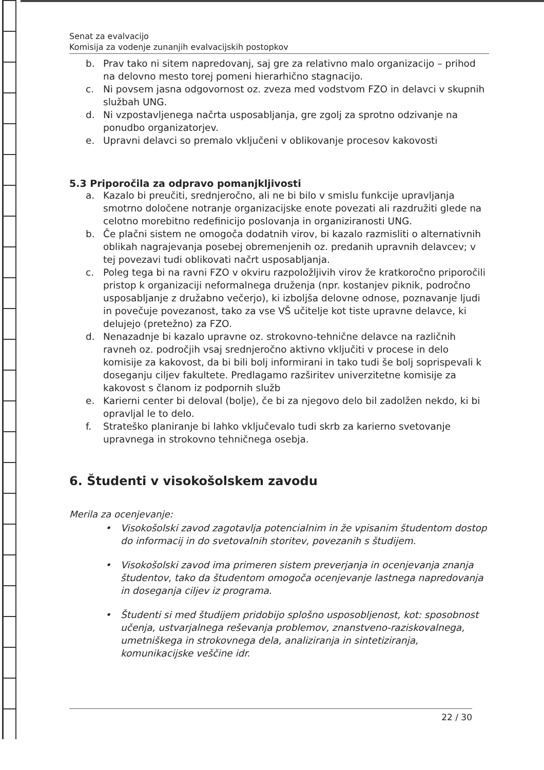Senat za evalvacijo
Komisija za vodenje zunanjih evalvacijskih postopkov
b. Prav tako ni sitem napredovanj, saj gre za relativno malo organizacijo – prihod na delovno mesto torej pomeni hierarhično stagnacijo.
c. Ni povsem jasna odgovornost oz. zveza med vodstvom FZO in delavci v skupnih službah UNG.
d. Ni vzpostavljenega načrta usposabljanja, gre zgolj za sprotno odzivanje na ponudbo organizatorjev.
e. Upravni delavci so premalo vključeni v oblikovanje procesov kakovosti
5.3 Priporočila za odpravo pomanjkljivosti
a. Kazalo bi preučiti, srednjeročno, ali ne bi bilo v smislu funkcije upravljanja smotrno določene notranje organizacijske enote povezati ali razdružiti glede na celotno morebitno redefinicijo poslovanja in organiziranosti UNG.
b. Če plačni sistem ne omogoča dodatnih virov, bi kazalo razmisliti o alternativnih oblikah nagrajevanja posebej obremenjenih oz. predanih upravnih delavcev; v tej povezavi tudi oblikovati načrt usposabljanja.
c. Poleg tega bi na ravni FZO v okviru razpoložljivih virov že kratkoročno priporočili pristop k organizaciji neformalnega druženja (npr. kostanjev piknik, področno usposabljanje z družabno večerjo), ki izboljša delovne odnose, poznavanje ljudi in povečuje povezanost, tako za vse VŠ učitelje kot tiste upravne delavce, ki delujejo (pretežno) za FZO.
d. Nenazadnje bi kazalo upravne oz. strokovno-tehnične delavce na različnih ravneh oz. področjih vsaj srednjeročno aktivno vključiti v procese in delo komisije za kakovost, da bi bili bolj informirani in tako tudi še bolj soprispevali k doseganju ciljev fakultete. Predlagamo razširitev univerzitetne komisije za kakovost s članom iz podpornih služb
e. Karierni center bi deloval (bolje), če bi za njegovo delo bil zadolžen nekdo, ki bi opravljal le to delo.
f. Strateško planiranje bi lahko vključevalo tudi skrb za karierno svetovanje upravnega in strokovno tehničnega osebja.
6. Študenti v visokošolskem zavodu
Merila za ocenjevanje:
• Visokošolski zavod zagotavlja potencialnim in že vpisanim študentom dostop do informacij in do svetovalnih storitev, povezanih s študijem.
• Visokošolski zavod ima primeren sistem preverjanja in ocenjevanja znanja študentov, tako da študentom omogoča ocenjevanje lastnega napredovanja in doseganja ciljev iz programa.
• Študenti si med študijem pridobijo splošno usposobljenost, kot: sposobnost učenja, ustvarjalnega reševanja problemov, znanstveno-raziskovalnega, umetniškega in strokovnega dela, analiziranja in sintetiziranja, komunikacijske veščine idr.
22 / 30